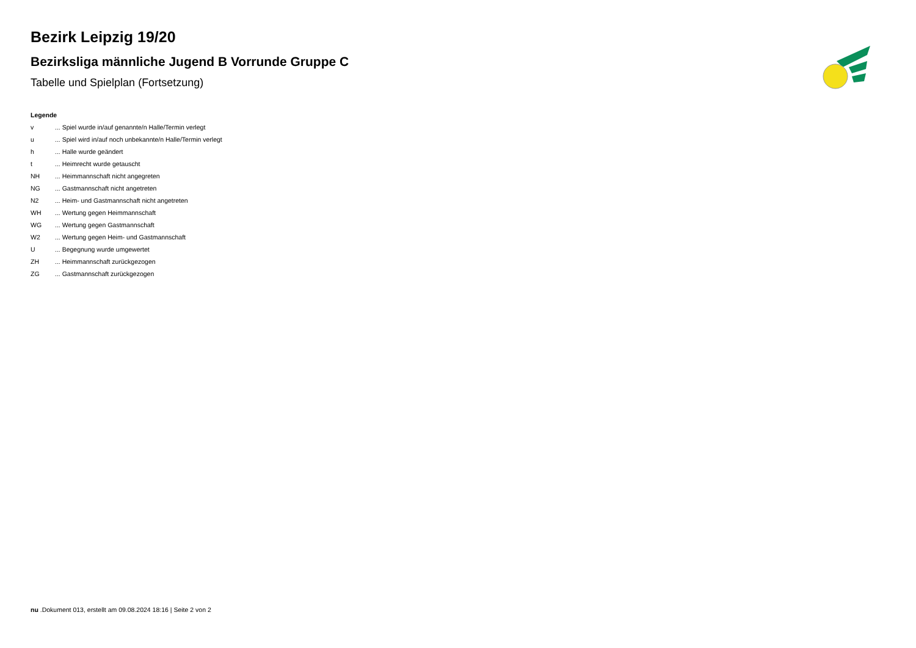Bezirk Leipzig 19/20
Bezirksliga männliche Jugend B Vorrunde Gruppe C
Tabelle und Spielplan (Fortsetzung)
Legende
v... Spiel wurde in/auf genannte/n Halle/Termin verlegt
u... Spiel wird in/auf noch unbekannte/n Halle/Termin verlegt
h... Halle wurde geändert
t... Heimrecht wurde getauscht
NH... Heimmannschaft nicht angegreten
NG... Gastmannschaft nicht angetreten
N2... Heim- und Gastmannschaft nicht angetreten
WH... Wertung gegen Heimmannschaft
WG... Wertung gegen Gastmannschaft
W2... Wertung gegen Heim- und Gastmannschaft
U... Begegnung wurde umgewertet
ZH... Heimmannschaft zurückgezogen
ZG... Gastmannschaft zurückgezogen
nu .Dokument 013, erstellt am 09.08.2024 18:16 | Seite 2 von 2